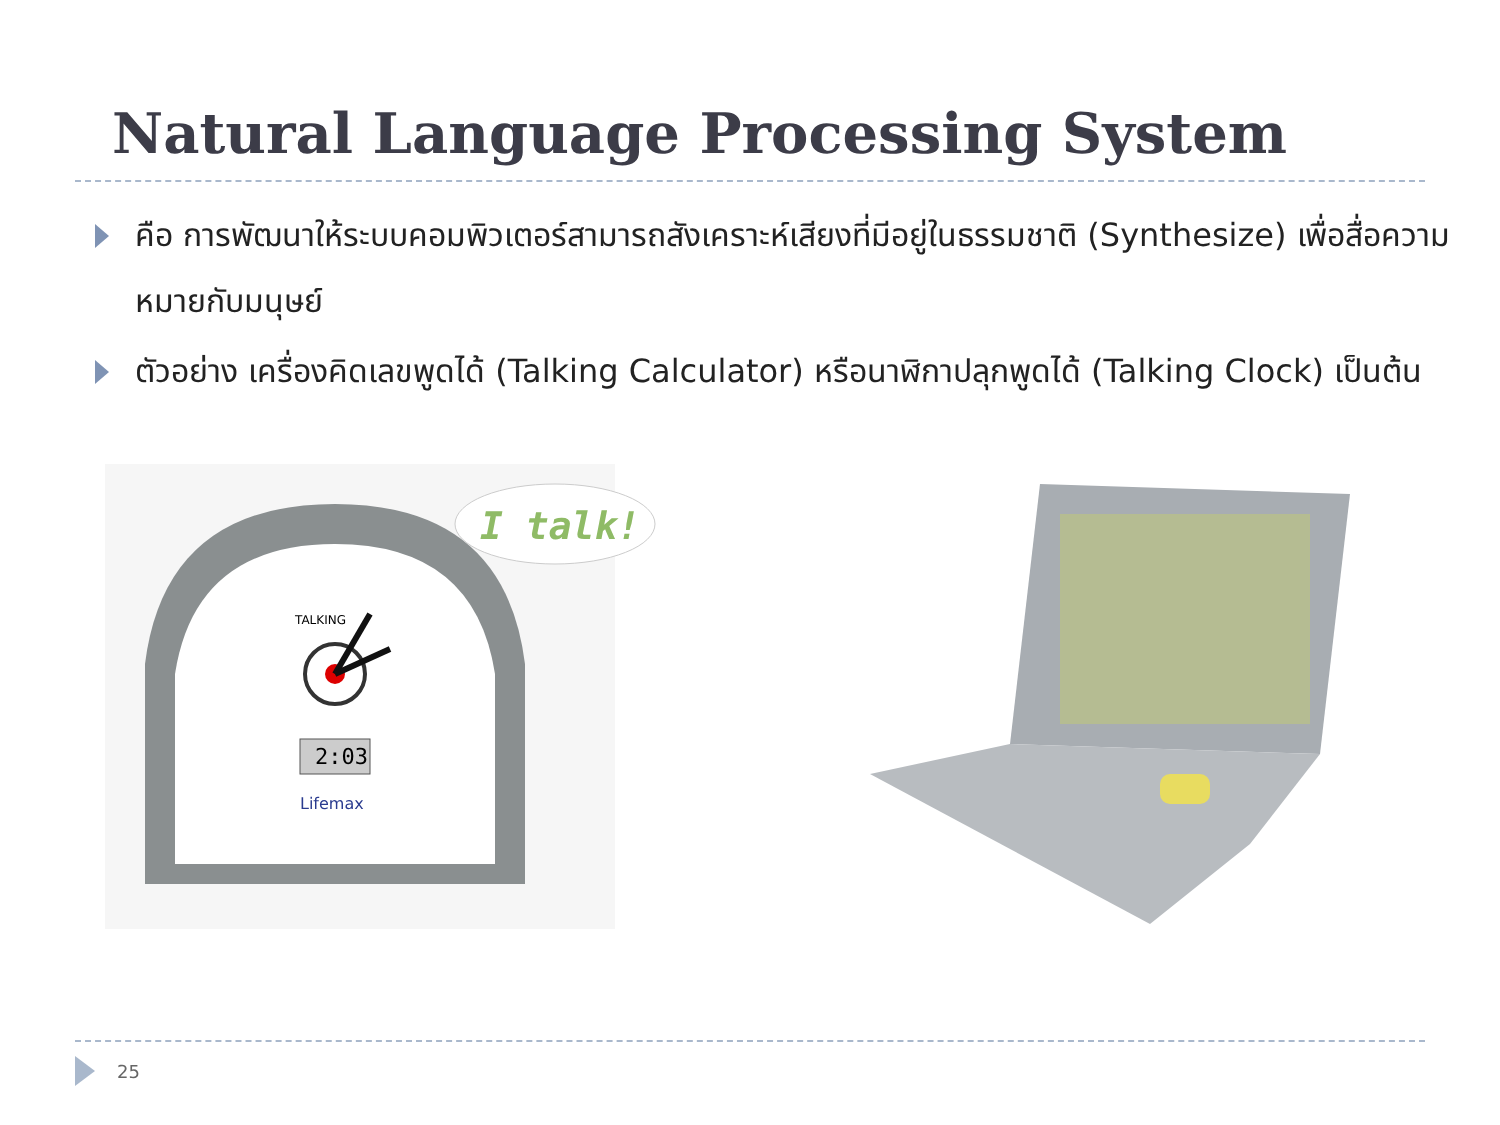Natural Language Processing System
คือ การพัฒนาให้ระบบคอมพิวเตอร์สามารถสังเคราะห์เสียงที่มีอยู่ในธรรมชาติ (Synthesize) เพื่อสื่อความหมายกับมนุษย์
ตัวอย่าง เครื่องคิดเลขพูดได้ (Talking Calculator) หรือนาฬิกาปลุกพูดได้ (Talking Clock) เป็นต้น
2:03
Lifemax
TALKING
I talk!
25